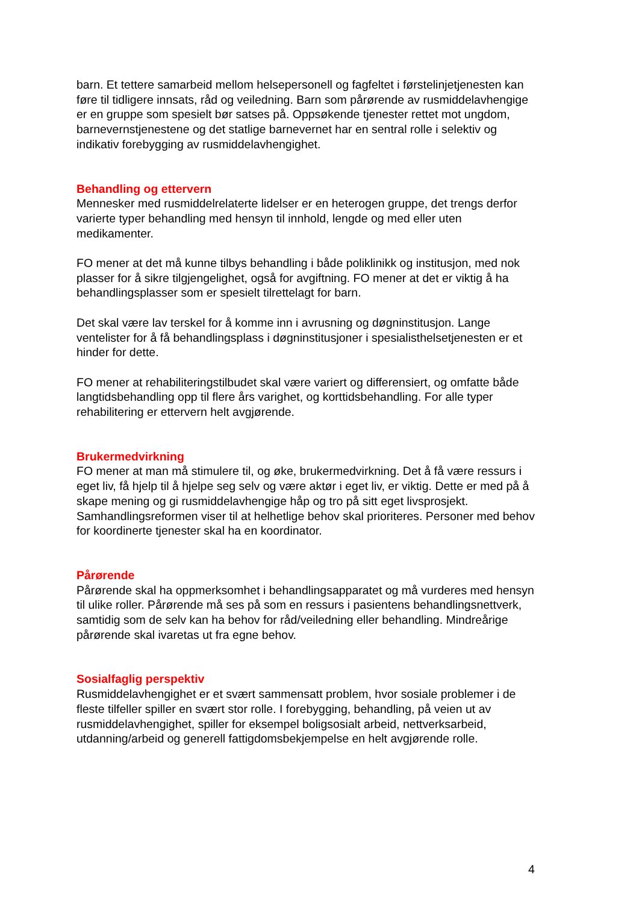barn. Et tettere samarbeid mellom helsepersonell og fagfeltet i førstelinjetjenesten kan føre til tidligere innsats, råd og veiledning. Barn som pårørende av rusmiddelavhengige er en gruppe som spesielt bør satses på. Oppsøkende tjenester rettet mot ungdom, barnevernstjenestene og det statlige barnevernet har en sentral rolle i selektiv og indikativ forebygging av rusmiddelavhengighet.
Behandling og ettervern
Mennesker med rusmiddelrelaterte lidelser er en heterogen gruppe, det trengs derfor varierte typer behandling med hensyn til innhold, lengde og med eller uten medikamenter.
FO mener at det må kunne tilbys behandling i både poliklinikk og institusjon, med nok plasser for å sikre tilgjengelighet, også for avgiftning. FO mener at det er viktig å ha behandlingsplasser som er spesielt tilrettelagt for barn.
Det skal være lav terskel for å komme inn i avrusning og døgninstitusjon. Lange ventelister for å få behandlingsplass i døgninstitusjoner i spesialisthelsetjenesten er et hinder for dette.
FO mener at rehabiliteringstilbudet skal være variert og differensiert, og omfatte både langtidsbehandling opp til flere års varighet, og korttidsbehandling. For alle typer rehabilitering er ettervern helt avgjørende.
Brukermedvirkning
FO mener at man må stimulere til, og øke, brukermedvirkning. Det å få være ressurs i eget liv, få hjelp til å hjelpe seg selv og være aktør i eget liv, er viktig. Dette er med på å skape mening og gi rusmiddelavhengige håp og tro på sitt eget livsprosjekt. Samhandlingsreformen viser til at helhetlige behov skal prioriteres. Personer med behov for koordinerte tjenester skal ha en koordinator.
Pårørende
Pårørende skal ha oppmerksomhet i behandlingsapparatet og må vurderes med hensyn til ulike roller. Pårørende må ses på som en ressurs i pasientens behandlingsnettverk, samtidig som de selv kan ha behov for råd/veiledning eller behandling. Mindreårige pårørende skal ivaretas ut fra egne behov.
Sosialfaglig perspektiv
Rusmiddelavhengighet er et svært sammensatt problem, hvor sosiale problemer i de fleste tilfeller spiller en svært stor rolle. I forebygging, behandling, på veien ut av rusmiddelavhengighet, spiller for eksempel boligsosialt arbeid, nettverksarbeid, utdanning/arbeid og generell fattigdomsbekjempelse en helt avgjørende rolle.
4